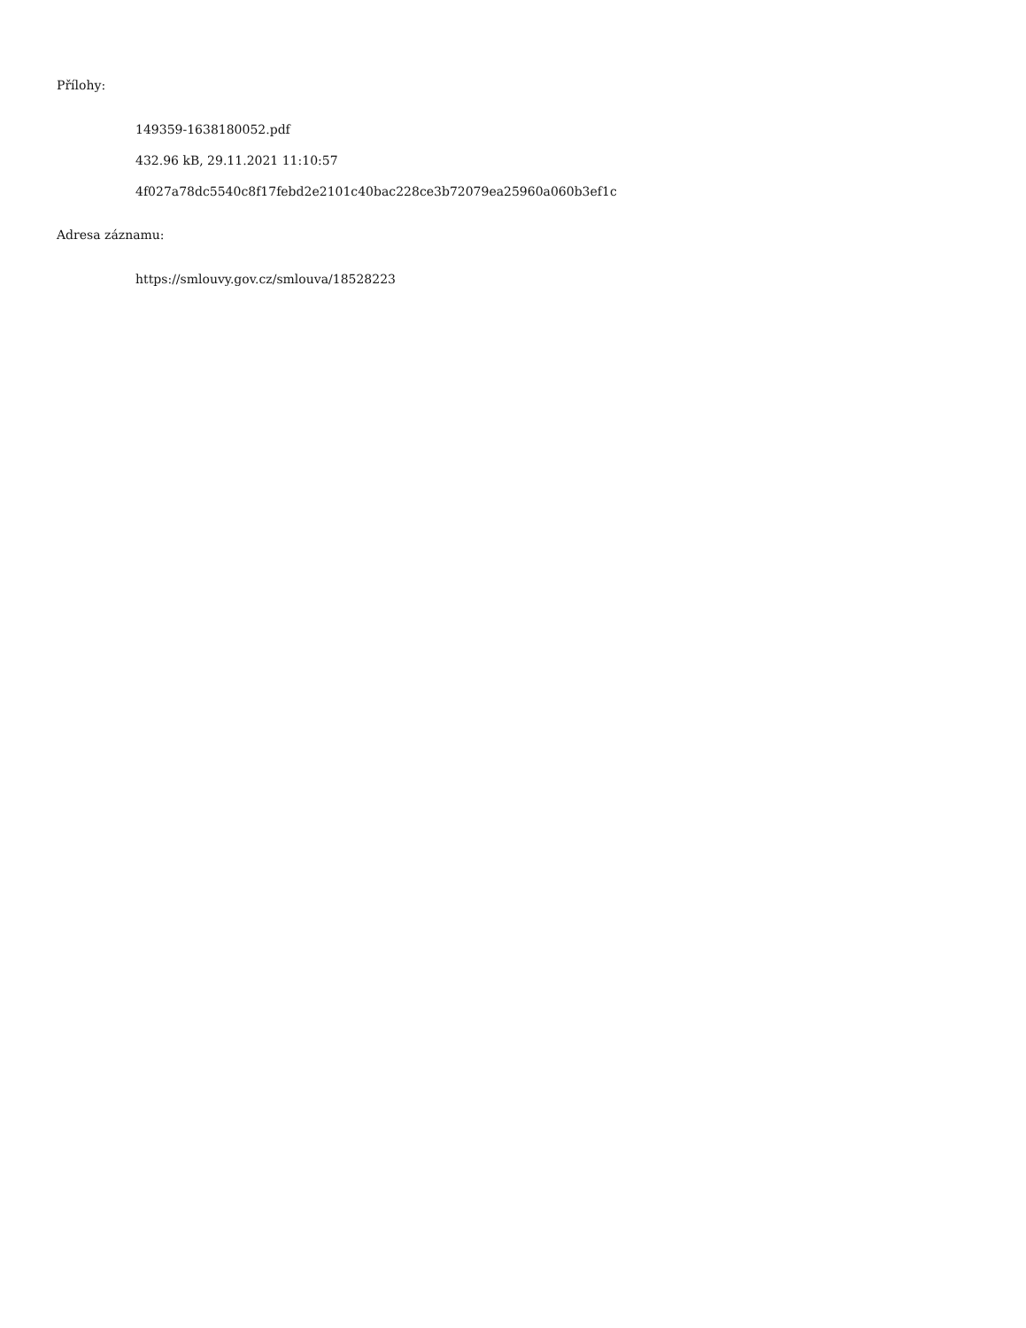Přílohy:
149359-1638180052.pdf
432.96 kB, 29.11.2021 11:10:57
4f027a78dc5540c8f17febd2e2101c40bac228ce3b72079ea25960a060b3ef1c
Adresa záznamu:
https://smlouvy.gov.cz/smlouva/18528223